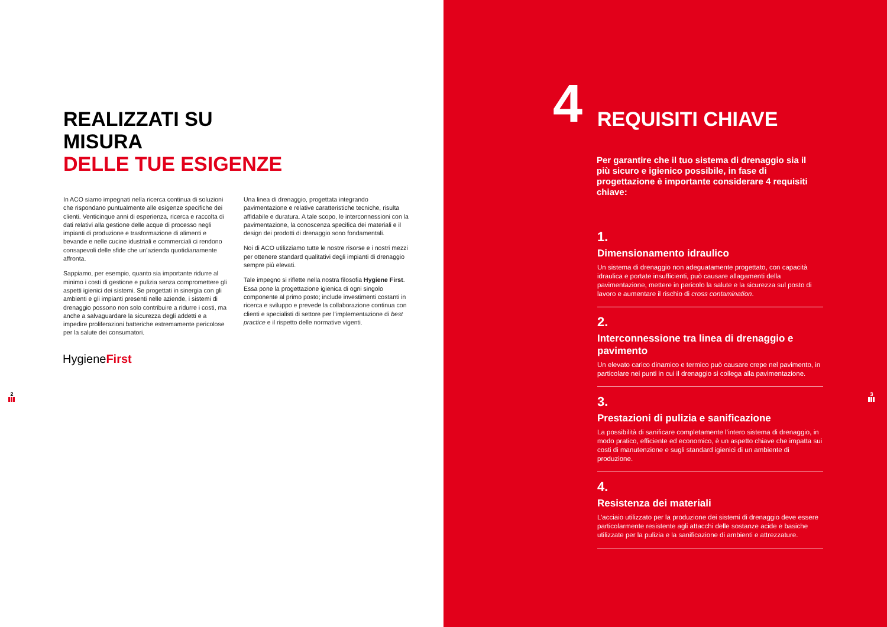REALIZZATI SU
MISURA
DELLE TUE ESIGENZE
In ACO siamo impegnati nella ricerca continua di soluzioni che rispondano puntualmente alle esigenze specifiche dei clienti. Venticinque anni di esperienza, ricerca e raccolta di dati relativi alla gestione delle acque di processo negli impianti di produzione e trasformazione di alimenti e bevande e nelle cucine idustriali e commerciali ci rendono consapevoli delle sfide che un’azienda quotidianamente affronta.
Sappiamo, per esempio, quanto sia importante ridurre al minimo i costi di gestione e pulizia senza compromettere gli aspetti igienici dei sistemi. Se progettati in sinergia con gli ambienti e gli impianti presenti nelle aziende, i sistemi di drenaggio possono non solo contribuire a ridurre i costi, ma anche a salvaguardare la sicurezza degli addetti e a impedire proliferazioni batteriche estremamente pericolose per la salute dei consumatori.
Una linea di drenaggio, progettata integrando pavimentazione e relative caratteristiche tecniche, risulta affidabile e duratura. A tale scopo, le interconnessioni con la pavimentazione, la conoscenza specifica dei materiali e il design dei prodotti di drenaggio sono fondamentali.
Noi di ACO utilizziamo tutte le nostre risorse e i nostri mezzi per ottenere standard qualitativi degli impianti di drenaggio sempre più elevati.
Tale impegno si riflette nella nostra filosofia Hygiene First. Essa pone la progettazione igienica di ogni singolo componente al primo posto; include investimenti costanti in ricerca e sviluppo e prevede la collaborazione continua con clienti e specialisti di settore per l’implementazione di best practice e il rispetto delle normative vigenti.
HygieneFirst
2
4 REQUISITI CHIAVE
Per garantire che il tuo sistema di drenaggio sia il più sicuro e igienico possibile, in fase di progettazione è importante considerare 4 requisiti chiave:
1.
Dimensionamento idraulico
Un sistema di drenaggio non adeguatamente progettato, con capacità idraulica e portate insufficienti, può causare allagamenti della pavimentazione, mettere in pericolo la salute e la sicurezza sul posto di lavoro e aumentare il rischio di cross contamination.
2.
Interconnessione tra linea di drenaggio e pavimento
Un elevato carico dinamico e termico può causare crepe nel pavimento, in particolare nei punti in cui il drenaggio si collega alla pavimentazione.
3.
Prestazioni di pulizia e sanificazione
La possibilità di sanificare completamente l’intero sistema di drenaggio, in modo pratico, efficiente ed economico, è un aspetto chiave che impatta sui costi di manutenzione e sugli standard igienici di un ambiente di produzione.
4.
Resistenza dei materiali
L’acciaio utilizzato per la produzione dei sistemi di drenaggio deve essere particolarmente resistente agli attacchi delle sostanze acide e basiche utilizzate per la pulizia e la sanificazione di ambienti e attrezzature.
3